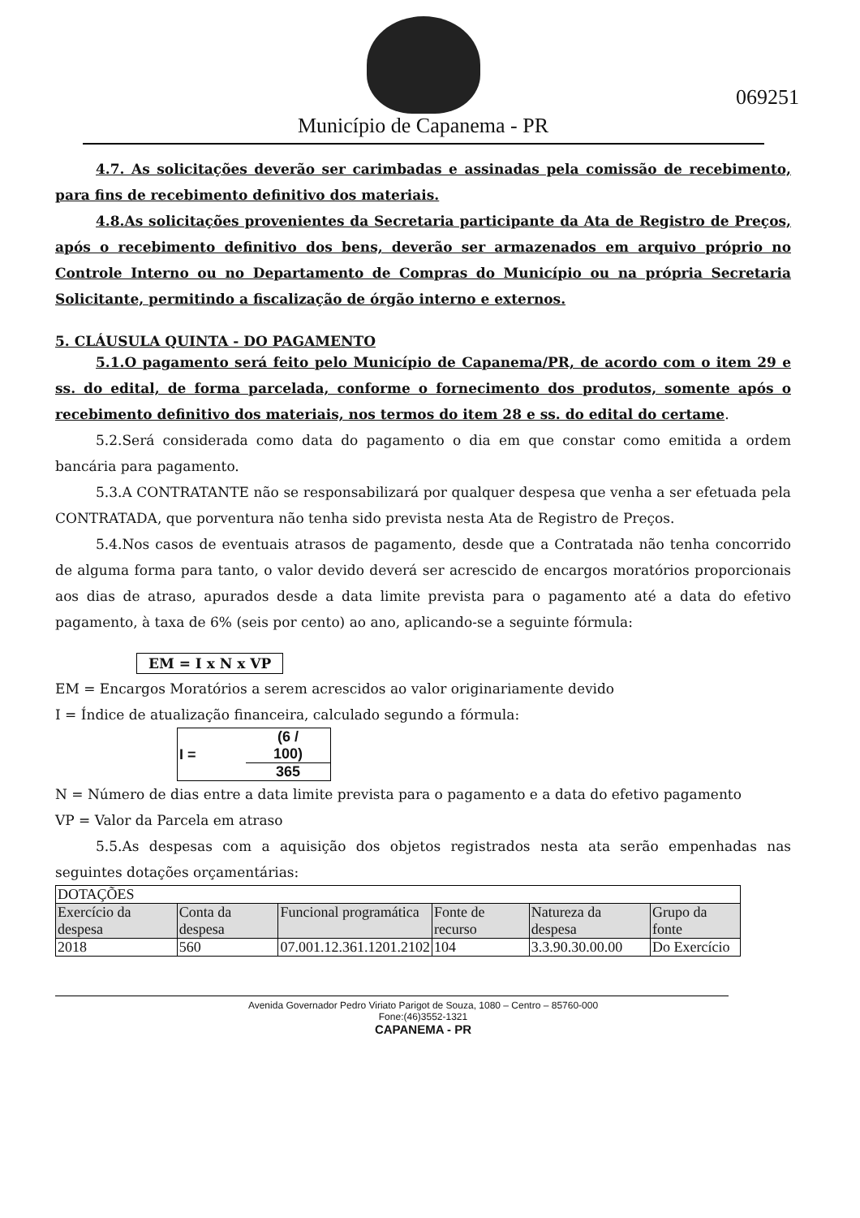Município de Capanema - PR
069251
4.7. As solicitações deverão ser carimbadas e assinadas pela comissão de recebimento, para fins de recebimento definitivo dos materiais.
4.8.As solicitações provenientes da Secretaria participante da Ata de Registro de Preços, após o recebimento definitivo dos bens, deverão ser armazenados em arquivo próprio no Controle Interno ou no Departamento de Compras do Município ou na própria Secretaria Solicitante, permitindo a fiscalização de órgão interno e externos.
5. CLÁUSULA QUINTA - DO PAGAMENTO
5.1.O pagamento será feito pelo Município de Capanema/PR, de acordo com o item 29 e ss. do edital, de forma parcelada, conforme o fornecimento dos produtos, somente após o recebimento definitivo dos materiais, nos termos do item 28 e ss. do edital do certame.
5.2.Será considerada como data do pagamento o dia em que constar como emitida a ordem bancária para pagamento.
5.3.A CONTRATANTE não se responsabilizará por qualquer despesa que venha a ser efetuada pela CONTRATADA, que porventura não tenha sido prevista nesta Ata de Registro de Preços.
5.4.Nos casos de eventuais atrasos de pagamento, desde que a Contratada não tenha concorrido de alguma forma para tanto, o valor devido deverá ser acrescido de encargos moratórios proporcionais aos dias de atraso, apurados desde a data limite prevista para o pagamento até a data do efetivo pagamento, à taxa de 6% (seis por cento) ao ano, aplicando-se a seguinte fórmula:
EM = I x N x VP
EM = Encargos Moratórios a serem acrescidos ao valor originariamente devido
I = Índice de atualização financeira, calculado segundo a fórmula:
| I = | (6 / 100) |
| | 365 |
N = Número de dias entre a data limite prevista para o pagamento e a data do efetivo pagamento
VP = Valor da Parcela em atraso
5.5.As despesas com a aquisição dos objetos registrados nesta ata serão empenhadas nas seguintes dotações orçamentárias:
| DOTAÇÕES | | | | | |
| Exercício da despesa | Conta da despesa | Funcional programática | Fonte de recurso | Natureza da despesa | Grupo da fonte |
| 2018 | 560 | 07.001.12.361.1201.2102 | 104 | 3.3.90.30.00.00 | Do Exercício |
Avenida Governador Pedro Viriato Parigot de Souza, 1080 – Centro – 85760-000
Fone:(46)3552-1321
CAPANEMA - PR